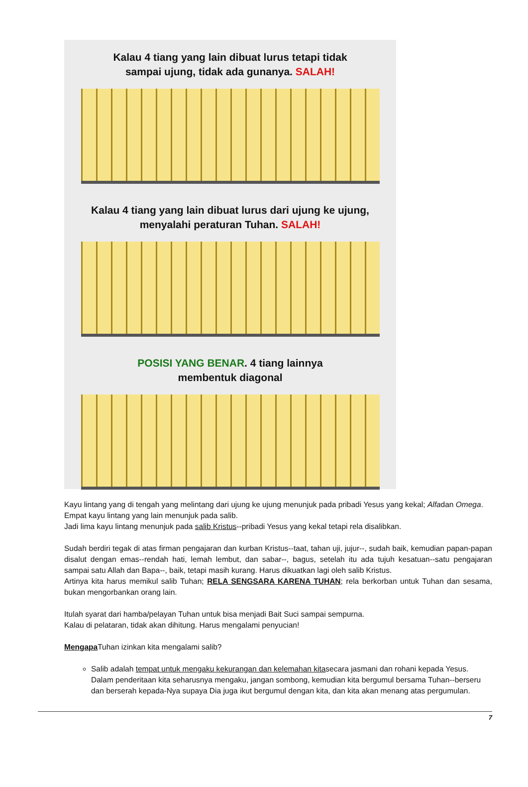Kalau 4 tiang yang lain dibuat lurus tetapi tidak
sampai ujung, tidak ada gunanya. SALAH!
Kalau 4 tiang yang lain dibuat lurus dari ujung ke ujung,
menyalahi peraturan Tuhan. SALAH!
POSISI YANG BENAR. 4 tiang lainnya
membentuk diagonal
Kayu lintang yang di tengah yang melintang dari ujung ke ujung menunjuk pada pribadi Yesus yang kekal; Alfadan Omega.
Empat kayu lintang yang lain menunjuk pada salib.
Jadi lima kayu lintang menunjuk pada salib Kristus--pribadi Yesus yang kekal tetapi rela disalibkan.
Sudah berdiri tegak di atas firman pengajaran dan kurban Kristus--taat, tahan uji, jujur--, sudah baik, kemudian papan-papan disalut dengan emas--rendah hati, lemah lembut, dan sabar--, bagus, setelah itu ada tujuh kesatuan--satu pengajaran sampai satu Allah dan Bapa--, baik, tetapi masih kurang. Harus dikuatkan lagi oleh salib Kristus.
Artinya kita harus memikul salib Tuhan; RELA SENGSARA KARENA TUHAN; rela berkorban untuk Tuhan dan sesama, bukan mengorbankan orang lain.
Itulah syarat dari hamba/pelayan Tuhan untuk bisa menjadi Bait Suci sampai sempurna.
Kalau di pelataran, tidak akan dihitung. Harus mengalami penyucian!
Mengapa Tuhan izinkan kita mengalami salib?
Salib adalah tempat untuk mengaku kekurangan dan kelemahan kitasecara jasmani dan rohani kepada Yesus. Dalam penderitaan kita seharusnya mengaku, jangan sombong, kemudian kita bergumul bersama Tuhan--berseru dan berserah kepada-Nya supaya Dia juga ikut bergumul dengan kita, dan kita akan menang atas pergumulan.
7